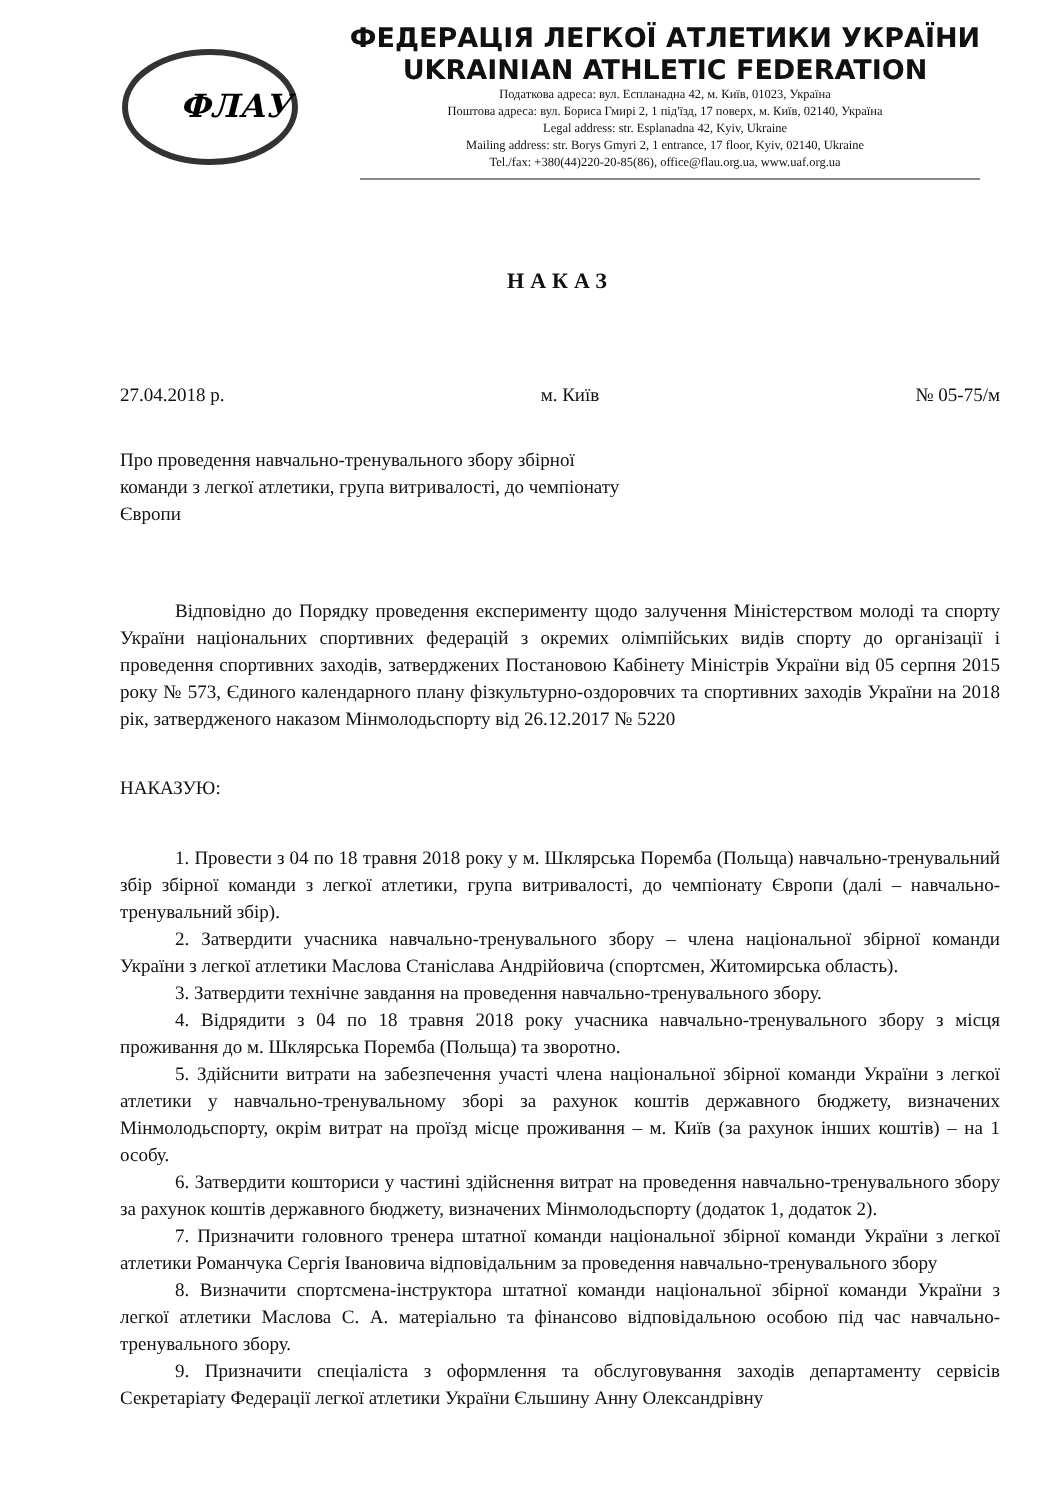ФЛАУ
ФЕДЕРАЦІЯ ЛЕГКОЇ АТЛЕТИКИ УКРАЇНИ
UKRAINIAN ATHLETIC FEDERATION
Податкова адреса: вул. Еспланадна 42, м. Київ, 01023, Україна
Поштова адреса: вул. Бориса Гмирі 2, 1 під'їзд, 17 поверх, м. Київ, 02140, Україна
Legal address: str. Esplanadna 42, Kyiv, Ukraine
Mailing address: str. Borys Gmyri 2, 1 entrance, 17 floor, Kyiv, 02140, Ukraine
Tel./fax: +380(44)220-20-85(86), office@flau.org.ua, www.uaf.org.ua
НАКАЗ
27.04.2018 р. м. Київ № 05-75/м
Про проведення навчально-тренувального збору збірної команди з легкої атлетики, група витривалості, до чемпіонату Європи
Відповідно до Порядку проведення експерименту щодо залучення Міністерством молоді та спорту України національних спортивних федерацій з окремих олімпійських видів спорту до організації і проведення спортивних заходів, затверджених Постановою Кабінету Міністрів України від 05 серпня 2015 року № 573, Єдиного календарного плану фізкультурно-оздоровчих та спортивних заходів України на 2018 рік, затвердженого наказом Мінмолодьспорту від 26.12.2017 № 5220
НАКАЗУЮ:
1. Провести з 04 по 18 травня 2018 року у м. Шклярська Поремба (Польща) навчально-тренувальний збір збірної команди з легкої атлетики, група витривалості, до чемпіонату Європи (далі – навчально-тренувальний збір).
2. Затвердити учасника навчально-тренувального збору – члена національної збірної команди України з легкої атлетики Маслова Станіслава Андрійовича (спортсмен, Житомирська область).
3. Затвердити технічне завдання на проведення навчально-тренувального збору.
4. Відрядити з 04 по 18 травня 2018 року учасника навчально-тренувального збору з місця проживання до м. Шклярська Поремба (Польща) та зворотно.
5. Здійснити витрати на забезпечення участі члена національної збірної команди України з легкої атлетики у навчально-тренувальному зборі за рахунок коштів державного бюджету, визначених Мінмолодьспорту, окрім витрат на проїзд місце проживання – м. Київ (за рахунок інших коштів) – на 1 особу.
6. Затвердити кошториси у частині здійснення витрат на проведення навчально-тренувального збору за рахунок коштів державного бюджету, визначених Мінмолодьспорту (додаток 1, додаток 2).
7. Призначити головного тренера штатної команди національної збірної команди України з легкої атлетики Романчука Сергія Івановича відповідальним за проведення навчально-тренувального збору
8. Визначити спортсмена-інструктора штатної команди національної збірної команди України з легкої атлетики Маслова С. А. матеріально та фінансово відповідальною особою під час навчально-тренувального збору.
9. Призначити спеціаліста з оформлення та обслуговування заходів департаменту сервісів Секретаріату Федерації легкої атлетики України Єльшину Анну Олександрівну